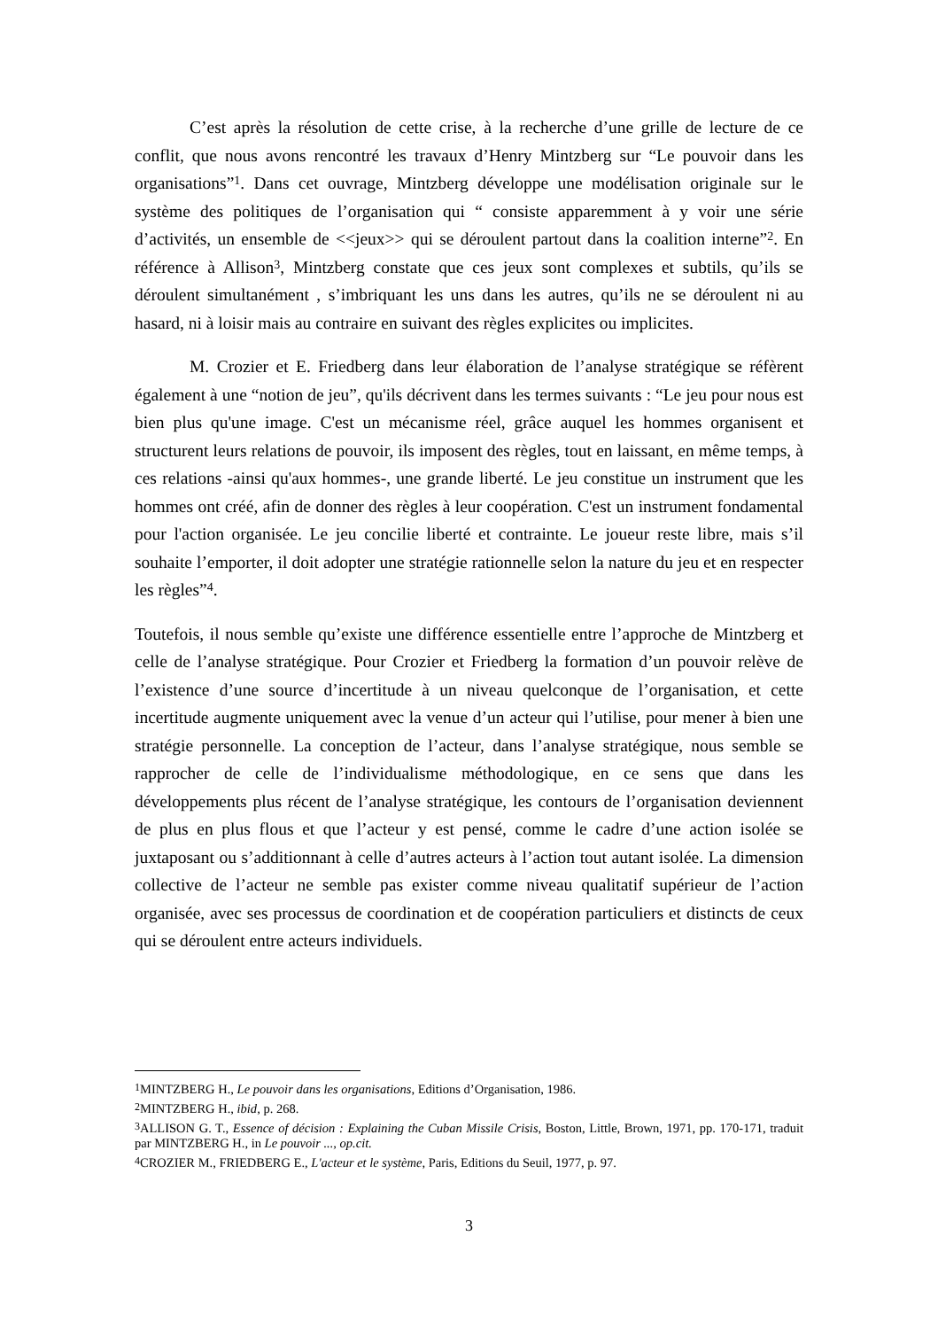C’est après la résolution de cette crise, à la recherche d’une grille de lecture de ce conflit, que nous avons rencontré les travaux d’Henry Mintzberg sur “Le pouvoir dans les organisations”<sup>1</sup>. Dans cet ouvrage, Mintzberg développe une modélisation originale sur le système des politiques de l’organisation qui “ consiste apparemment à y voir une série d’activités, un ensemble de <<jeux>> qui se déroulent partout dans la coalition interne”<sup>2</sup>. En référence à Allison<sup>3</sup>, Mintzberg constate que ces jeux sont complexes et subtils, qu’ils se déroulent simultanément , s’imbriquant les uns dans les autres, qu’ils ne se déroulent ni au hasard, ni à loisir mais au contraire en suivant des règles explicites ou implicites.
M. Crozier et E. Friedberg dans leur élaboration de l’analyse stratégique se réfèrent également à une “notion de jeu”, qu'ils décrivent dans les termes suivants : “Le jeu pour nous est bien plus qu'une image. C'est un mécanisme réel, grâce auquel les hommes organisent et structurent leurs relations de pouvoir, ils imposent des règles, tout en laissant, en même temps, à ces relations -ainsi qu'aux hommes-, une grande liberté. Le jeu constitue un instrument que les hommes ont créé, afin de donner des règles à leur coopération. C'est un instrument fondamental pour l'action organisée. Le jeu concilie liberté et contrainte. Le joueur reste libre, mais s’il souhaite l’emporter, il doit adopter une stratégie rationnelle selon la nature du jeu et en respecter les règles”<sup>4</sup>.
Toutefois, il nous semble qu’existe une différence essentielle entre l’approche de Mintzberg et celle de l’analyse stratégique. Pour Crozier et Friedberg la formation d’un pouvoir relève de l’existence d’une source d’incertitude à un niveau quelconque de l’organisation, et cette incertitude augmente uniquement avec la venue d’un acteur qui l’utilise, pour mener à bien une stratégie personnelle. La conception de l’acteur, dans l’analyse stratégique, nous semble se rapprocher de celle de l’individualisme méthodologique, en ce sens que dans les développements plus récent de l’analyse stratégique, les contours de l’organisation deviennent de plus en plus flous et que l’acteur y est pensé, comme le cadre d’une action isolée se juxtaposant ou s’additionnant à celle d’autres acteurs à l’action tout autant isolée. La dimension collective de l’acteur ne semble pas exister comme niveau qualitatif supérieur de l’action organisée, avec ses processus de coordination et de coopération particuliers et distincts de ceux qui se déroulent entre acteurs individuels.
<sup>1</sup> MINTZBERG H., Le pouvoir dans les organisations, Editions d’Organisation, 1986.
<sup>2</sup> MINTZBERG H., ibid, p. 268.
<sup>3</sup> ALLISON G. T., Essence of décision : Explaining the Cuban Missile Crisis, Boston, Little, Brown, 1971, pp. 170-171, traduit par MINTZBERG H., in Le pouvoir ..., op.cit.
<sup>4</sup> CROZIER M., FRIEDBERG E., L'acteur et le système, Paris, Editions du Seuil, 1977, p. 97.
3